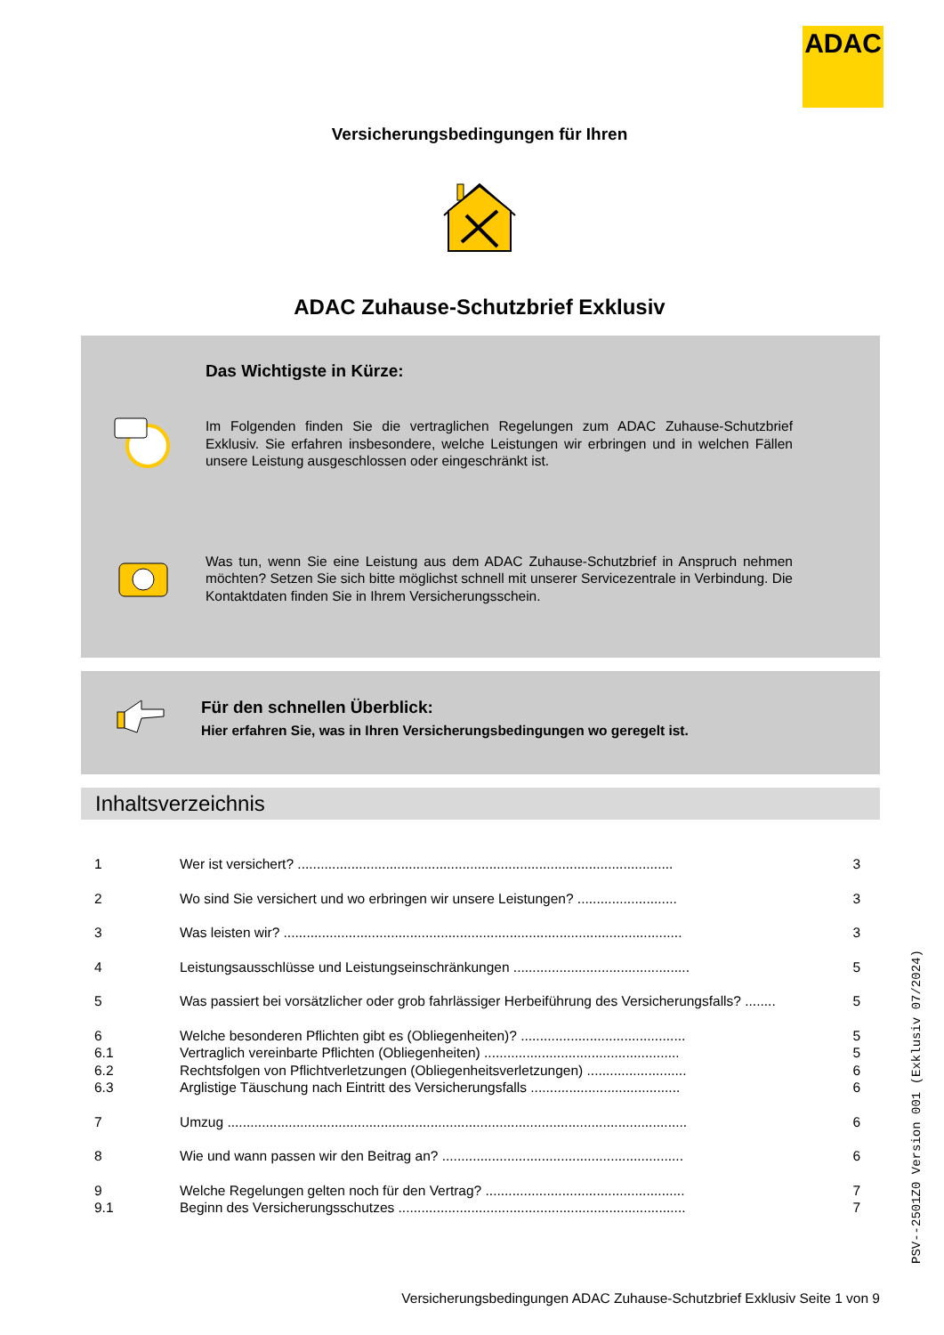ADAC
Versicherungsbedingungen für Ihren
ADAC Zuhause-Schutzbrief Exklusiv
Das Wichtigste in Kürze:
Im Folgenden finden Sie die vertraglichen Regelungen zum ADAC Zuhause-Schutzbrief Exklusiv. Sie erfahren insbesondere, welche Leistungen wir erbringen und in welchen Fällen unsere Leistung ausgeschlossen oder eingeschränkt ist.
Was tun, wenn Sie eine Leistung aus dem ADAC Zuhause-Schutzbrief in Anspruch nehmen möchten? Setzen Sie sich bitte möglichst schnell mit unserer Servicezentrale in Verbindung. Die Kontaktdaten finden Sie in Ihrem Versicherungsschein.
Für den schnellen Überblick:
Hier erfahren Sie, was in Ihren Versicherungsbedingungen wo geregelt ist.
Inhaltsverzeichnis
| 1 | Wer ist versichert? .................................................................................................. | 3 |
| 2 | Wo sind Sie versichert und wo erbringen wir unsere Leistungen? .......................... | 3 |
| 3 | Was leisten wir? ........................................................................................................ | 3 |
| 4 | Leistungsausschlüsse und Leistungseinschränkungen .............................................. | 5 |
| 5 | Was passiert bei vorsätzlicher oder grob fahrlässiger Herbeiführung des Versicherungsfalls? ........ | 5 |
| 6 | Welche besonderen Pflichten gibt es (Obliegenheiten)? ........................................... | 5 |
| 6.1 | Vertraglich vereinbarte Pflichten (Obliegenheiten) ................................................... | 5 |
| 6.2 | Rechtsfolgen von Pflichtverletzungen (Obliegenheitsverletzungen) .......................... | 6 |
| 6.3 | Arglistige Täuschung nach Eintritt des Versicherungsfalls ....................................... | 6 |
| 7 | Umzug ........................................................................................................................ | 6 |
| 8 | Wie und wann passen wir den Beitrag an? ............................................................... | 6 |
| 9 | Welche Regelungen gelten noch für den Vertrag? .................................................... | 7 |
| 9.1 | Beginn des Versicherungsschutzes ........................................................................... | 7 |
PSV--2501Z0 Version 001 (Exklusiv 07/2024)
Versicherungsbedingungen ADAC Zuhause-Schutzbrief Exklusiv Seite 1 von 9